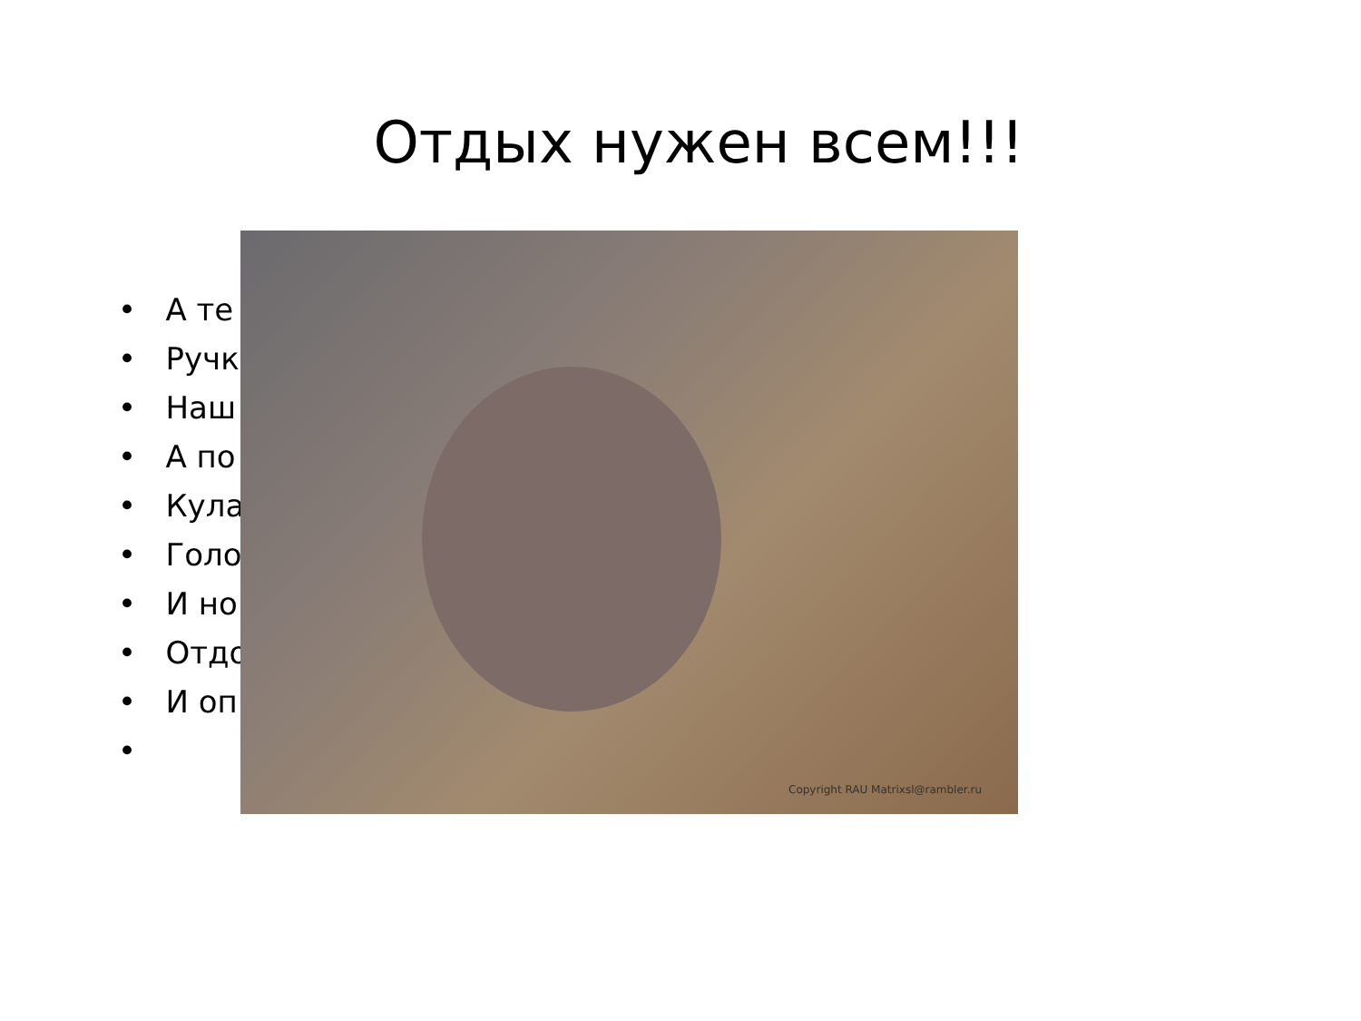Отдых нужен всем!!!
• А те
• Ручк
• Наш
• А по
• Кула
• Голо
• И но
• Отдо
• И оп
•
Copyright RAU Matrixsl@rambler.ru